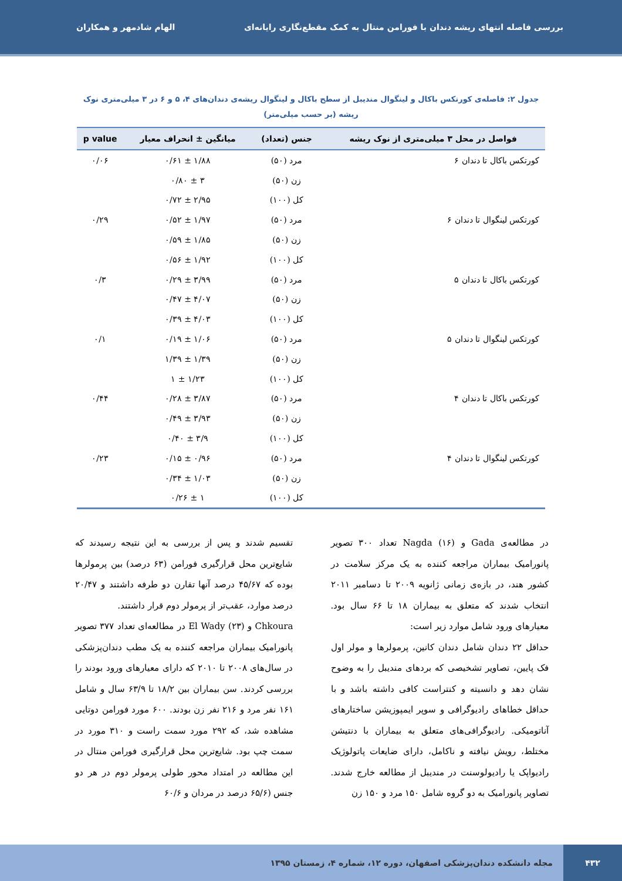بررسی فاصله انتهای ریشه دندان با فورامن منتال به کمک مقطع‌نگاری رایانه‌ای الهام شادمهر و همکاران
جدول ۲: فاصله‌ی کورتکس باکال و لینگوال مندیبل از سطح باکال و لینگوال ریشه‌ی دندان‌های ۴، ۵ و ۶ در ۳ میلی‌متری نوک ریشه (بر حسب میلی‌متر)
| فواصل در محل ۳ میلی‌متری از نوک ریشه | جنس (تعداد) | میانگین ± انحراف معیار | p value |
| --- | --- | --- | --- |
| کورتکس باکال تا دندان ۶ | مرد (۵۰) | ۱/۸۸ ± ۰/۶۱ | ۰/۰۶ |
| | زن (۵۰) | ۳ ± ۰/۸۰ | |
| | کل (۱۰۰) | ۲/۹۵ ± ۰/۷۲ | |
| کورتکس لینگوال تا دندان ۶ | مرد (۵۰) | ۱/۹۷ ± ۰/۵۲ | ۰/۲۹ |
| | زن (۵۰) | ۱/۸۵ ± ۰/۵۹ | |
| | کل (۱۰۰) | ۱/۹۲ ± ۰/۵۶ | |
| کورتکس باکال تا دندان ۵ | مرد (۵۰) | ۳/۹۹ ± ۰/۲۹ | ۰/۳ |
| | زن (۵۰) | ۴/۰۷ ± ۰/۴۷ | |
| | کل (۱۰۰) | ۴/۰۳ ± ۰/۳۹ | |
| کورتکس لینگوال تا دندان ۵ | مرد (۵۰) | ۱/۰۶ ± ۰/۱۹ | ۰/۱ |
| | زن (۵۰) | ۱/۳۹ ± ۱/۳۹ | |
| | کل (۱۰۰) | ۱/۲۳ ± ۱ | |
| کورتکس باکال تا دندان ۴ | مرد (۵۰) | ۳/۸۷ ± ۰/۲۸ | ۰/۴۴ |
| | زن (۵۰) | ۳/۹۳ ± ۰/۴۹ | |
| | کل (۱۰۰) | ۳/۹ ± ۰/۴۰ | |
| کورتکس لینگوال تا دندان ۴ | مرد (۵۰) | ۰/۹۶ ± ۰/۱۵ | ۰/۲۳ |
| | زن (۵۰) | ۱/۰۳ ± ۰/۳۴ | |
| | کل (۱۰۰) | ۱ ± ۰/۲۶ | |
در مطالعه‌ی Gada و Nagda (۱۶) تعداد ۳۰۰ تصویر پانورامیک بیماران مراجعه کننده به یک مرکز سلامت در کشور هند، در بازه‌ی زمانی ژانویه ۲۰۰۹ تا دسامبر ۲۰۱۱ انتخاب شدند که متعلق به بیماران ۱۸ تا ۶۶ سال بود. معیارهای ورود شامل موارد زیر است:
حداقل ۲۲ دندان شامل دندان کانین، پرمولرها و مولر اول فک پایین، تصاویر تشخیصی که بردهای مندیبل را به وضوح نشان دهد و دانسیته و کنتراست کافی داشته باشد و با حداقل خطاهای رادیوگرافی و سوپر ایمپوزیشن ساختارهای آناتومیکی. رادیوگرافی‌های متعلق به بیماران با دنتیشن مختلط، رویش نیافته و ناکامل، دارای ضایعات پاتولوژیک رادیواپک یا رادیولوسنت در مندیبل از مطالعه خارج شدند. تصاویر پانورامیک به دو گروه شامل ۱۵۰ مرد و ۱۵۰ زن
تقسیم شدند و پس از بررسی به این نتیجه رسیدند که شایع‌ترین محل قرارگیری فورامن (۶۳ درصد) بین پرمولرها بوده که ۴۵/۶۷ درصد آنها تقارن دو طرفه داشتند و ۲۰/۴۷ درصد موارد، عقب‌تر از پرمولر دوم قرار داشتند.
Chkoura و El Wady (۲۳) در مطالعه‌ای تعداد ۳۷۷ تصویر پانورامیک بیماران مراجعه کننده به یک مطب دندان‌پزشکی در سال‌های ۲۰۰۸ تا ۲۰۱۰ که دارای معیارهای ورود بودند را بررسی کردند. سن بیماران بین ۱۸/۲ تا ۶۳/۹ سال و شامل ۱۶۱ نفر مرد و ۲۱۶ نفر زن بودند. ۶۰۰ مورد فورامن دوتایی مشاهده شد، که ۲۹۲ مورد سمت راست و ۳۱۰ مورد در سمت چپ بود. شایع‌ترین محل قرارگیری فورامن منتال در این مطالعه در امتداد محور طولی پرمولر دوم در هر دو جنس (۶۵/۶ درصد در مردان و ۶۰/۶
۴۳۲ مجله دانشکده دندان‌پزشکی اصفهان، دوره ۱۲، شماره ۴، زمستان ۱۳۹۵